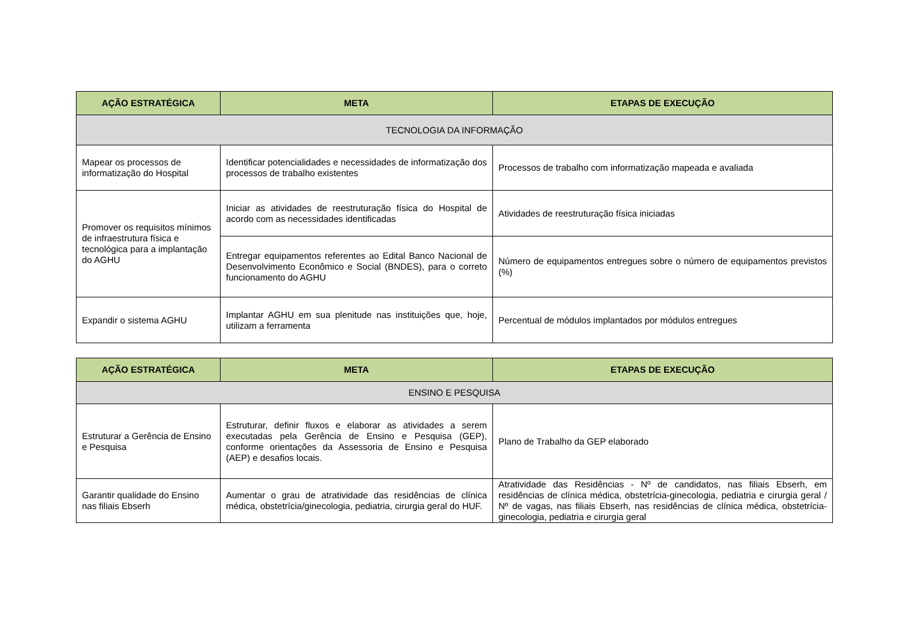| AÇÃO ESTRATÉGICA | META | ETAPAS DE EXECUÇÃO |
| --- | --- | --- |
| TECNOLOGIA DA INFORMAÇÃO | | |
| Mapear os processos de informatização do Hospital | Identificar potencialidades e necessidades de informatização dos processos de trabalho existentes | Processos de trabalho com informatização mapeada e avaliada |
| Promover os requisitos mínimos de infraestrutura física e tecnológica para a implantação do AGHU | Iniciar as atividades de reestruturação física do Hospital de acordo com as necessidades identificadas | Atividades de reestruturação física iniciadas |
| | Entregar equipamentos referentes ao Edital Banco Nacional de Desenvolvimento Econômico e Social (BNDES), para o correto funcionamento do AGHU | Número de equipamentos entregues sobre o número de equipamentos previstos (%) |
| Expandir o sistema AGHU | Implantar AGHU em sua plenitude nas instituições que, hoje, utilizam a ferramenta | Percentual de módulos implantados por módulos entregues |
| AÇÃO ESTRATÉGICA | META | ETAPAS DE EXECUÇÃO |
| --- | --- | --- |
| ENSINO E PESQUISA | | |
| Estruturar a Gerência de Ensino e Pesquisa | Estruturar, definir fluxos e elaborar as atividades a serem executadas pela Gerência de Ensino e Pesquisa (GEP), conforme orientações da Assessoria de Ensino e Pesquisa (AEP) e desafios locais. | Plano de Trabalho da GEP elaborado |
| Garantir qualidade do Ensino nas filiais Ebserh | Aumentar o grau de atratividade das residências de clínica médica, obstetrícia/ginecologia, pediatria, cirurgia geral do HUF. | Atratividade das Residências - Nº de candidatos, nas filiais Ebserh, em residências de clínica médica, obstetrícia-ginecologia, pediatria e cirurgia geral / Nº de vagas, nas filiais Ebserh, nas residências de clínica médica, obstetrícia-ginecologia, pediatria e cirurgia geral |